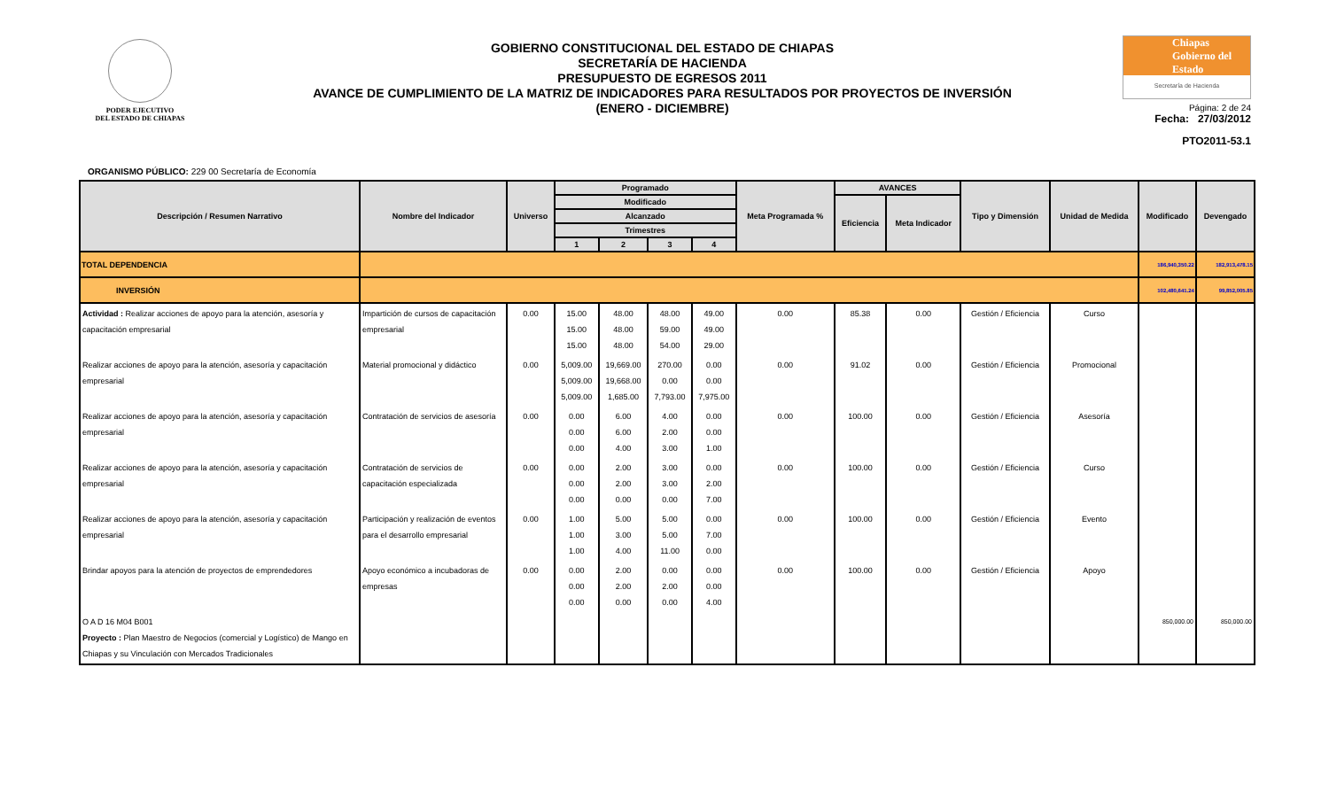PODER EJECUTIVO
DEL ESTADO DE CHIAPAS
GOBIERNO CONSTITUCIONAL DEL ESTADO DE CHIAPAS
SECRETARÍA DE HACIENDA
PRESUPUESTO DE EGRESOS 2011
AVANCE DE CUMPLIMIENTO DE LA MATRIZ DE INDICADORES PARA RESULTADOS POR PROYECTOS DE INVERSIÓN
(ENERO - DICIEMBRE)
Chiapas
Gobierno del Estado
Secretaría de Hacienda
Página: 2 de 24
Fecha: 27/03/2012
PTO2011-53.1
ORGANISMO PÚBLICO: 229 00 Secretaría de Economía
| Descripción / Resumen Narrativo | Nombre del Indicador | Universo | Programado | | | | Meta Programada % | AVANCES | | Tipo y Dimensión | Unidad de Medida | Modificado | Devengado |
| --- | --- | --- | --- | --- | --- | --- | --- | --- | --- | --- | --- | --- | --- |
| | | | Modificado | | | | | Eficiencia | Meta Indicador | | | | |
| | | | Alcanzado | | | | | | | | | | |
| | | | Trimestres | | | | | | | | | | |
| | | | 1 | 2 | 3 | 4 | | | | | | | |
| TOTAL DEPENDENCIA | | | | | | | | | | | | 186,940,350.22 | 182,913,478.15 |
| INVERSIÓN | | | | | | | | | | | | 102,480,641.24 | 99,852,005.85 |
| Actividad : Realizar acciones de apoyo para la atención, asesoría y capacitación empresarial | Impartición de cursos de capacitación empresarial | 0.00 | 15.00 15.00 15.00 | 48.00 48.00 48.00 | 48.00 59.00 54.00 | 49.00 49.00 29.00 | 0.00 | 85.38 | 0.00 | Gestión / Eficiencia | Curso | | |
| Realizar acciones de apoyo para la atención, asesoría y capacitación empresarial | Material promocional y didáctico | 0.00 | 5,009.00 5,009.00 5,009.00 | 19,669.00 19,668.00 1,685.00 | 270.00 0.00 7,793.00 | 0.00 0.00 7,975.00 | 0.00 | 91.02 | 0.00 | Gestión / Eficiencia | Promocional | | |
| Realizar acciones de apoyo para la atención, asesoría y capacitación empresarial | Contratación de servicios de asesoría | 0.00 | 0.00 0.00 0.00 | 6.00 6.00 4.00 | 4.00 2.00 3.00 | 0.00 0.00 1.00 | 0.00 | 100.00 | 0.00 | Gestión / Eficiencia | Asesoría | | |
| Realizar acciones de apoyo para la atención, asesoría y capacitación empresarial | Contratación de servicios de capacitación especializada | 0.00 | 0.00 0.00 0.00 | 2.00 2.00 0.00 | 3.00 3.00 0.00 | 0.00 2.00 7.00 | 0.00 | 100.00 | 0.00 | Gestión / Eficiencia | Curso | | |
| Realizar acciones de apoyo para la atención, asesoría y capacitación empresarial | Participación y realización de eventos para el desarrollo empresarial | 0.00 | 1.00 1.00 1.00 | 5.00 3.00 4.00 | 5.00 5.00 11.00 | 0.00 7.00 0.00 | 0.00 | 100.00 | 0.00 | Gestión / Eficiencia | Evento | | |
| Brindar apoyos para la atención de proyectos de emprendedores | Apoyo económico a incubadoras de empresas | 0.00 | 0.00 0.00 0.00 | 2.00 2.00 0.00 | 0.00 2.00 0.00 | 0.00 0.00 4.00 | 0.00 | 100.00 | 0.00 | Gestión / Eficiencia | Apoyo | | |
| O A D 16 M04 B001 Proyecto : Plan Maestro de Negocios (comercial y Logístico) de Mango en Chiapas y su Vinculación con Mercados Tradicionales | | | | | | | | | | | | 850,000.00 | 850,000.00 |